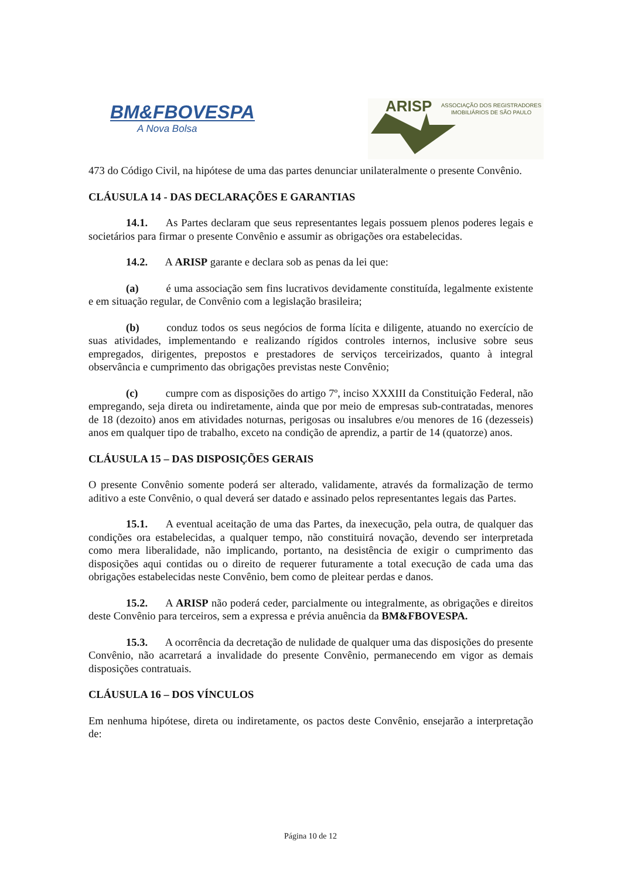BM&FBOVESPA
A Nova Bolsa
ARISP
ASSOCIAÇÃO DOS REGISTRADORES
IMOBILIÁRIOS DE SÃO PAULO
473 do Código Civil, na hipótese de uma das partes denunciar unilateralmente o presente Convênio.
CLÁUSULA 14 - DAS DECLARAÇÕES E GARANTIAS
14.1. As Partes declaram que seus representantes legais possuem plenos poderes legais e societários para firmar o presente Convênio e assumir as obrigações ora estabelecidas.
14.2. A ARISP garante e declara sob as penas da lei que:
(a) é uma associação sem fins lucrativos devidamente constituída, legalmente existente e em situação regular, de Convênio com a legislação brasileira;
(b) conduz todos os seus negócios de forma lícita e diligente, atuando no exercício de suas atividades, implementando e realizando rígidos controles internos, inclusive sobre seus empregados, dirigentes, prepostos e prestadores de serviços terceirizados, quanto à integral observância e cumprimento das obrigações previstas neste Convênio;
(c) cumpre com as disposições do artigo 7º, inciso XXXIII da Constituição Federal, não empregando, seja direta ou indiretamente, ainda que por meio de empresas sub-contratadas, menores de 18 (dezoito) anos em atividades noturnas, perigosas ou insalubres e/ou menores de 16 (dezesseis) anos em qualquer tipo de trabalho, exceto na condição de aprendiz, a partir de 14 (quatorze) anos.
CLÁUSULA 15 – DAS DISPOSIÇÕES GERAIS
O presente Convênio somente poderá ser alterado, validamente, através da formalização de termo aditivo a este Convênio, o qual deverá ser datado e assinado pelos representantes legais das Partes.
15.1. A eventual aceitação de uma das Partes, da inexecução, pela outra, de qualquer das condições ora estabelecidas, a qualquer tempo, não constituirá novação, devendo ser interpretada como mera liberalidade, não implicando, portanto, na desistência de exigir o cumprimento das disposições aqui contidas ou o direito de requerer futuramente a total execução de cada uma das obrigações estabelecidas neste Convênio, bem como de pleitear perdas e danos.
15.2. A ARISP não poderá ceder, parcialmente ou integralmente, as obrigações e direitos deste Convênio para terceiros, sem a expressa e prévia anuência da BM&FBOVESPA.
15.3. A ocorrência da decretação de nulidade de qualquer uma das disposições do presente Convênio, não acarretará a invalidade do presente Convênio, permanecendo em vigor as demais disposições contratuais.
CLÁUSULA 16 – DOS VÍNCULOS
Em nenhuma hipótese, direta ou indiretamente, os pactos deste Convênio, ensejarão a interpretação de:
Página 10 de 12